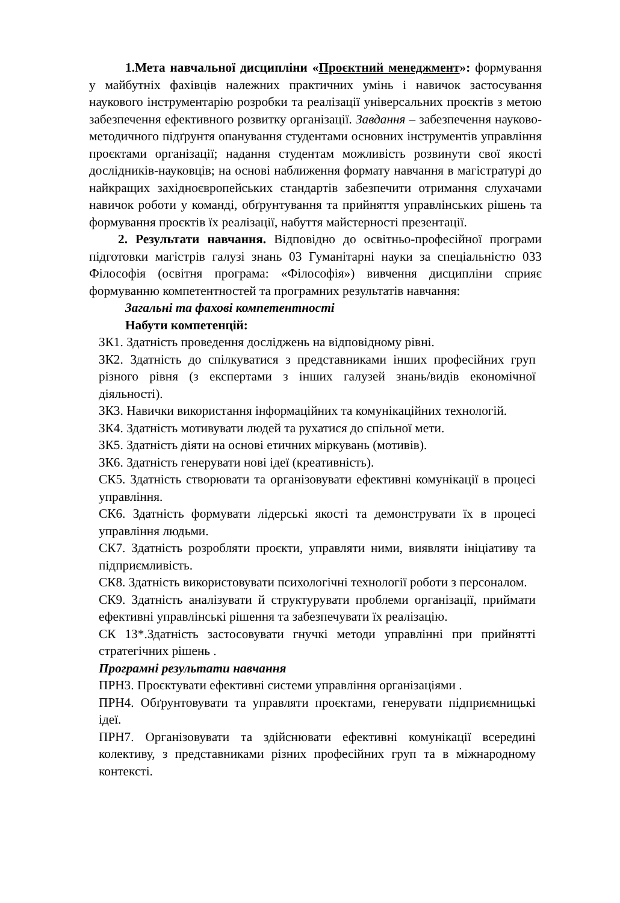1.Мета навчальної дисципліни «Проєктний менеджмент»: формування у майбутніх фахівців належних практичних умінь і навичок застосування наукового інструментарію розробки та реалізації універсальних проєктів з метою забезпечення ефективного розвитку організації. Завдання – забезпечення науково-методичного підґрунтя опанування студентами основних інструментів управління проєктами організації; надання студентам можливість розвинути свої якості дослідників-науковців; на основі наближення формату навчання в магістратурі до найкращих західноєвропейських стандартів забезпечити отримання слухачами навичок роботи у команді, обґрунтування та прийняття управлінських рішень та формування проєктів їх реалізації, набуття майстерності презентації.
2. Результати навчання. Відповідно до освітньо-професійної програми підготовки магістрів галузі знань 03 Гуманітарні науки за спеціальністю 033 Філософія (освітня програма: «Філософія») вивчення дисципліни сприяє формуванню компетентностей та програмних результатів навчання:
Загальні та фахові компетентності
Набути компетенцій:
ЗК1. Здатність проведення досліджень на відповідному рівні.
ЗК2. Здатність до спілкуватися з представниками інших професійних груп різного рівня (з експертами з інших галузей знань/видів економічної діяльності).
ЗК3. Навички використання інформаційних та комунікаційних технологій.
ЗК4. Здатність мотивувати людей та рухатися до спільної мети.
ЗК5. Здатність діяти на основі етичних міркувань (мотивів).
ЗК6. Здатність генерувати нові ідеї (креативність).
СК5. Здатність створювати та організовувати ефективні комунікації в процесі управління.
СК6. Здатність формувати лідерські якості та демонструвати їх в процесі управління людьми.
СК7. Здатність розробляти проєкти, управляти ними, виявляти ініціативу та підприємливість.
СК8. Здатність використовувати психологічні технології роботи з персоналом.
СК9. Здатність аналізувати й структурувати проблеми організації, приймати ефективні управлінські рішення та забезпечувати їх реалізацію.
СК 13*.Здатність застосовувати гнучкі методи управлінні при прийнятті стратегічних рішень .
Програмні результати навчання
ПРН3. Проєктувати ефективні системи управління організаціями .
ПРН4. Обґрунтовувати та управляти проєктами, генерувати підприємницькі ідеї.
ПРН7. Організовувати та здійснювати ефективні комунікації всередині колективу, з представниками різних професійних груп та в міжнародному контексті.